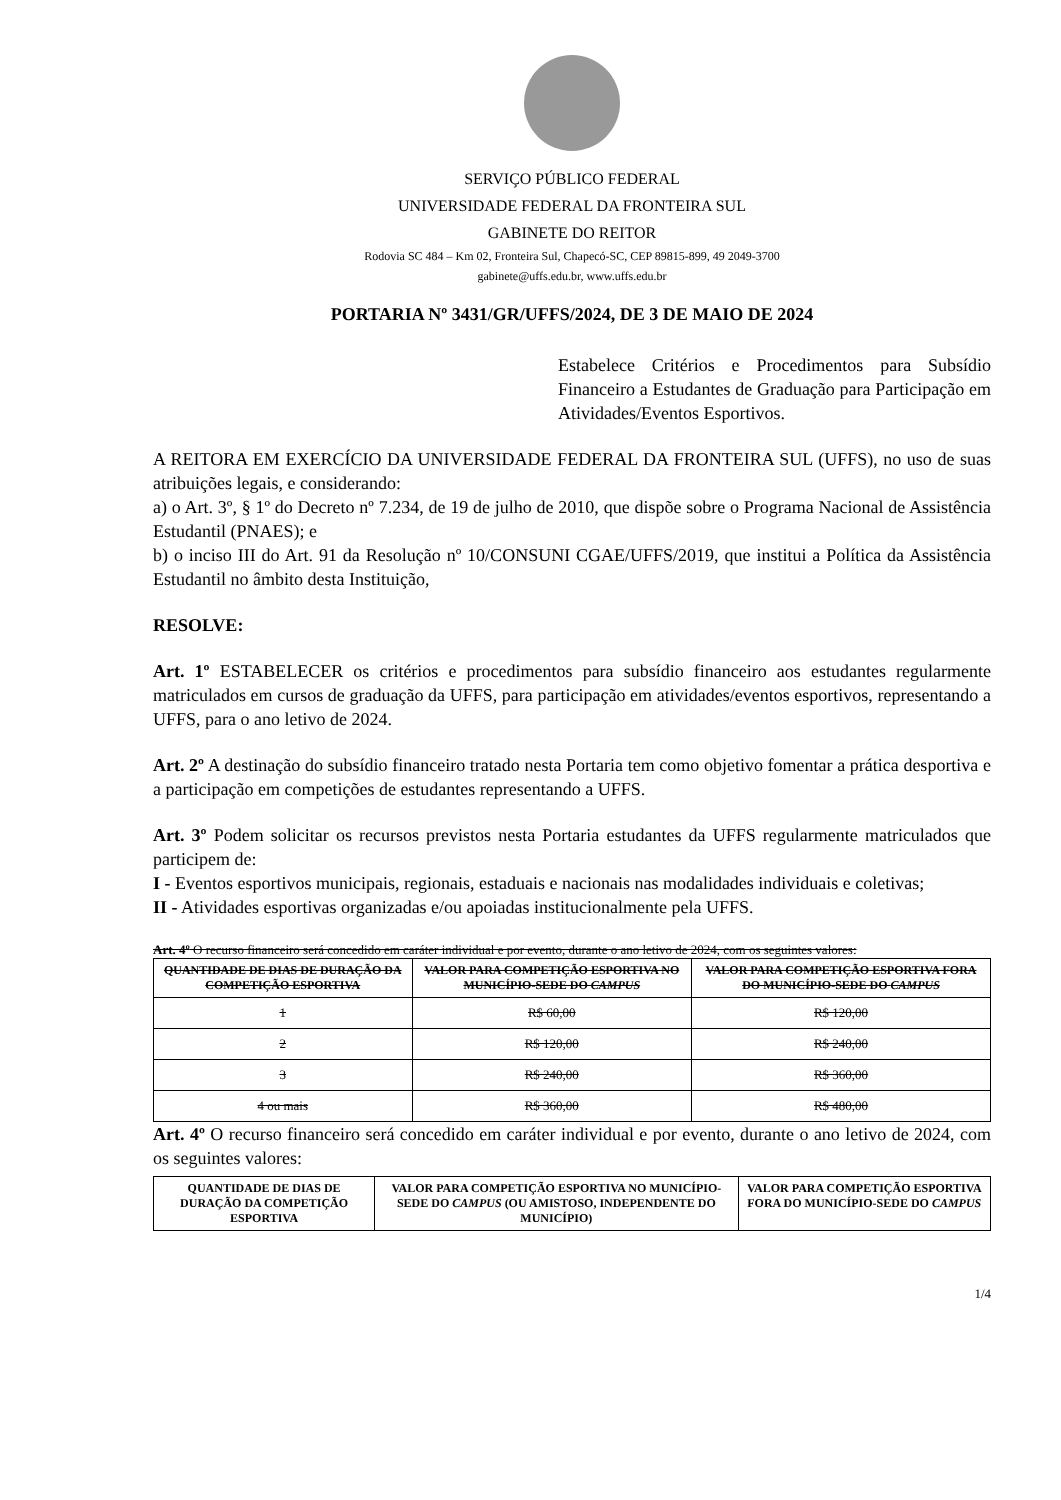SERVIÇO PÚBLICO FEDERAL
UNIVERSIDADE FEDERAL DA FRONTEIRA SUL
GABINETE DO REITOR
Rodovia SC 484 – Km 02, Fronteira Sul, Chapecó-SC, CEP 89815-899, 49 2049-3700
gabinete@uffs.edu.br, www.uffs.edu.br
PORTARIA Nº 3431/GR/UFFS/2024, DE 3 DE MAIO DE 2024
Estabelece Critérios e Procedimentos para Subsídio Financeiro a Estudantes de Graduação para Participação em Atividades/Eventos Esportivos.
A REITORA EM EXERCÍCIO DA UNIVERSIDADE FEDERAL DA FRONTEIRA SUL (UFFS), no uso de suas atribuições legais, e considerando:
a) o Art. 3º, § 1º do Decreto nº 7.234, de 19 de julho de 2010, que dispõe sobre o Programa Nacional de Assistência Estudantil (PNAES); e
b) o inciso III do Art. 91 da Resolução nº 10/CONSUNI CGAE/UFFS/2019, que institui a Política da Assistência Estudantil no âmbito desta Instituição,
RESOLVE:
Art. 1º ESTABELECER os critérios e procedimentos para subsídio financeiro aos estudantes regularmente matriculados em cursos de graduação da UFFS, para participação em atividades/eventos esportivos, representando a UFFS, para o ano letivo de 2024.
Art. 2º A destinação do subsídio financeiro tratado nesta Portaria tem como objetivo fomentar a prática desportiva e a participação em competições de estudantes representando a UFFS.
Art. 3º Podem solicitar os recursos previstos nesta Portaria estudantes da UFFS regularmente matriculados que participem de:
I - Eventos esportivos municipais, regionais, estaduais e nacionais nas modalidades individuais e coletivas;
II - Atividades esportivas organizadas e/ou apoiadas institucionalmente pela UFFS.
Art. 4º O recurso financeiro será concedido em caráter individual e por evento, durante o ano letivo de 2024, com os seguintes valores:
| QUANTIDADE DE DIAS DE DURAÇÃO DA COMPETIÇÃO ESPORTIVA | VALOR PARA COMPETIÇÃO ESPORTIVA NO MUNICÍPIO-SEDE DO CAMPUS | VALOR PARA COMPETIÇÃO ESPORTIVA FORA DO MUNICÍPIO-SEDE DO CAMPUS |
| --- | --- | --- |
| 1 | R$ 60,00 | R$ 120,00 |
| 2 | R$ 120,00 | R$ 240,00 |
| 3 | R$ 240,00 | R$ 360,00 |
| 4 ou mais | R$ 360,00 | R$ 480,00 |
Art. 4º O recurso financeiro será concedido em caráter individual e por evento, durante o ano letivo de 2024, com os seguintes valores:
| QUANTIDADE DE DIAS DE DURAÇÃO DA COMPETIÇÃO ESPORTIVA | VALOR PARA COMPETIÇÃO ESPORTIVA NO MUNICÍPIO-SEDE DO CAMPUS (OU AMISTOSO, INDEPENDENTE DO MUNICÍPIO) | VALOR PARA COMPETIÇÃO ESPORTIVA FORA DO MUNICÍPIO-SEDE DO CAMPUS |
| --- | --- | --- |
1/4